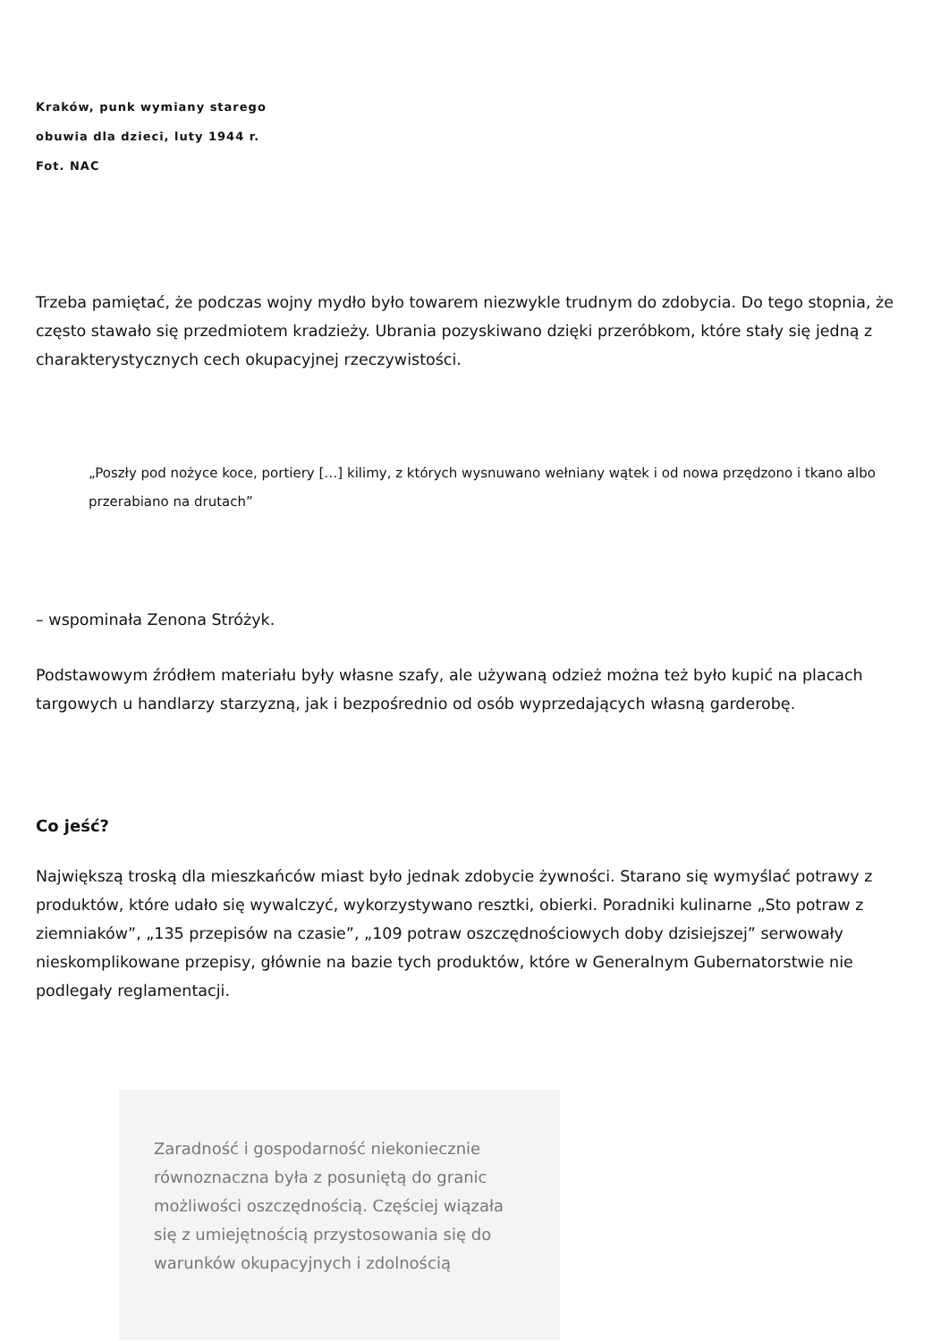Kraków, punk wymiany starego obuwia dla dzieci, luty 1944 r.
Fot. NAC
Trzeba pamiętać, że podczas wojny mydło było towarem niezwykle trudnym do zdobycia. Do tego stopnia, że często stawało się przedmiotem kradzieży. Ubrania pozyskiwano dzięki przeróbkom, które stały się jedną z charakterystycznych cech okupacyjnej rzeczywistości.
„Poszły pod nożyce koce, portiery […] kilimy, z których wysnuwano wełniany wątek i od nowa przędzono i tkano albo przerabiano na drutach”
– wspominała Zenona Stróżyk.
Podstawowym źródłem materiału były własne szafy, ale używaną odzież można też było kupić na placach targowych u handlarzy starzyzną, jak i bezpośrednio od osób wyprzedających własną garderobę.
Co jeść?
Największą troską dla mieszkańców miast było jednak zdobycie żywności. Starano się wymyślać potrawy z produktów, które udało się wywalczyć, wykorzystywano resztki, obierki. Poradniki kulinarne „Sto potraw z ziemniaków”, „135 przepisów na czasie”, „109 potraw oszczędnościowych doby dzisiejszej” serwowały nieskomplikowane przepisy, głównie na bazie tych produktów, które w Generalnym Gubernatorstwie nie podlegały reglamentacji.
Zaradność i gospodarność niekoniecznie równoznaczna była z posuniętą do granic możliwości oszczędnością. Częściej wiązała się z umiejętnością przystosowania się do warunków okupacyjnych i zdolnością